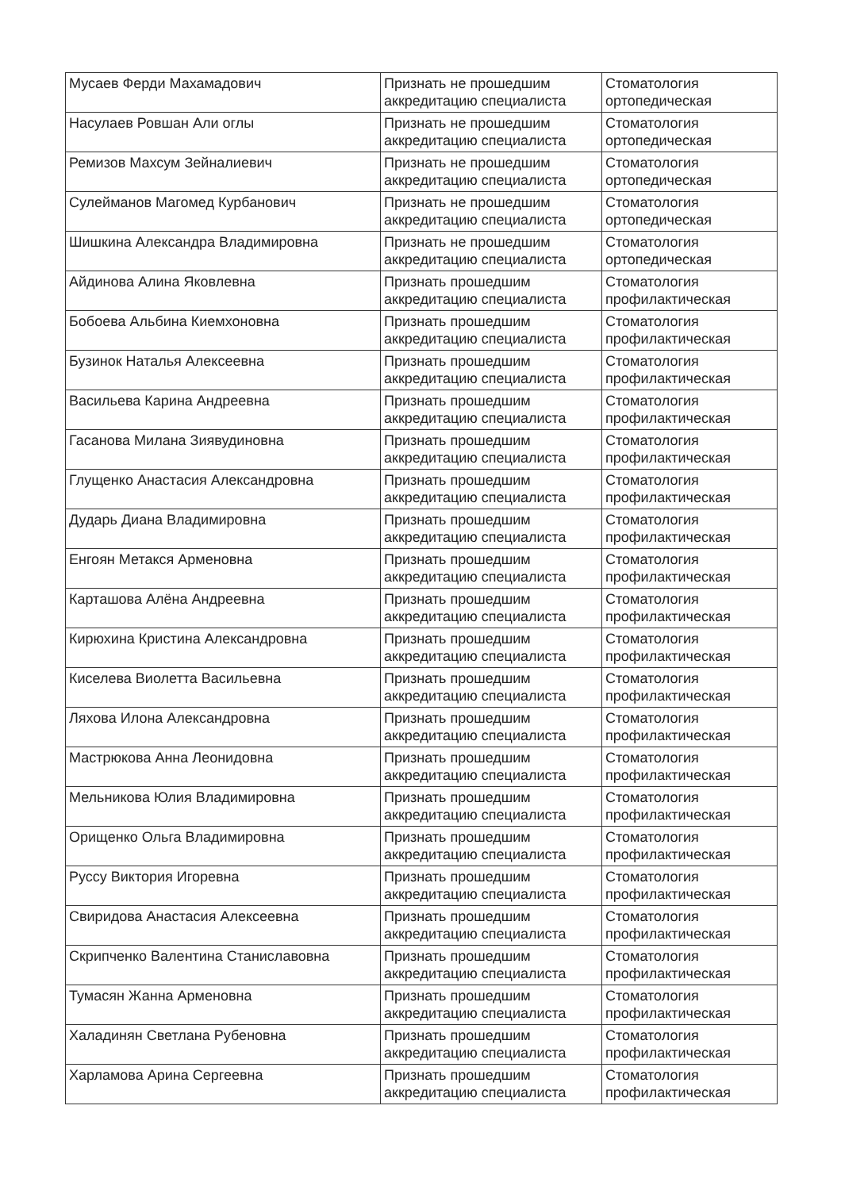| Мусаев Ферди Махамадович | Признать не прошедшим аккредитацию специалиста | Стоматология ортопедическая |
| Насулаев Ровшан Али оглы | Признать не прошедшим аккредитацию специалиста | Стоматология ортопедическая |
| Ремизов Махсум Зейналиевич | Признать не прошедшим аккредитацию специалиста | Стоматология ортопедическая |
| Сулейманов Магомед Курбанович | Признать не прошедшим аккредитацию специалиста | Стоматология ортопедическая |
| Шишкина Александра Владимировна | Признать не прошедшим аккредитацию специалиста | Стоматология ортопедическая |
| Айдинова Алина Яковлевна | Признать прошедшим аккредитацию специалиста | Стоматология профилактическая |
| Бобоева Альбина Киемхоновна | Признать прошедшим аккредитацию специалиста | Стоматология профилактическая |
| Бузинок Наталья Алексеевна | Признать прошедшим аккредитацию специалиста | Стоматология профилактическая |
| Васильева Карина Андреевна | Признать прошедшим аккредитацию специалиста | Стоматология профилактическая |
| Гасанова Милана Зиявудиновна | Признать прошедшим аккредитацию специалиста | Стоматология профилактическая |
| Глущенко Анастасия Александровна | Признать прошедшим аккредитацию специалиста | Стоматология профилактическая |
| Дударь Диана Владимировна | Признать прошедшим аккредитацию специалиста | Стоматология профилактическая |
| Енгоян Метакся Арменовна | Признать прошедшим аккредитацию специалиста | Стоматология профилактическая |
| Карташова Алёна Андреевна | Признать прошедшим аккредитацию специалиста | Стоматология профилактическая |
| Кирюхина Кристина Александровна | Признать прошедшим аккредитацию специалиста | Стоматология профилактическая |
| Киселева Виолетта Васильевна | Признать прошедшим аккредитацию специалиста | Стоматология профилактическая |
| Ляхова Илона Александровна | Признать прошедшим аккредитацию специалиста | Стоматология профилактическая |
| Мастрюкова Анна Леонидовна | Признать прошедшим аккредитацию специалиста | Стоматология профилактическая |
| Мельникова Юлия Владимировна | Признать прошедшим аккредитацию специалиста | Стоматология профилактическая |
| Орищенко Ольга Владимировна | Признать прошедшим аккредитацию специалиста | Стоматология профилактическая |
| Руссу Виктория Игоревна | Признать прошедшим аккредитацию специалиста | Стоматология профилактическая |
| Свиридова Анастасия Алексеевна | Признать прошедшим аккредитацию специалиста | Стоматология профилактическая |
| Скрипченко Валентина Станиславовна | Признать прошедшим аккредитацию специалиста | Стоматология профилактическая |
| Тумасян Жанна Арменовна | Признать прошедшим аккредитацию специалиста | Стоматология профилактическая |
| Халадинян Светлана Рубеновна | Признать прошедшим аккредитацию специалиста | Стоматология профилактическая |
| Харламова Арина Сергеевна | Признать прошедшим аккредитацию специалиста | Стоматология профилактическая |